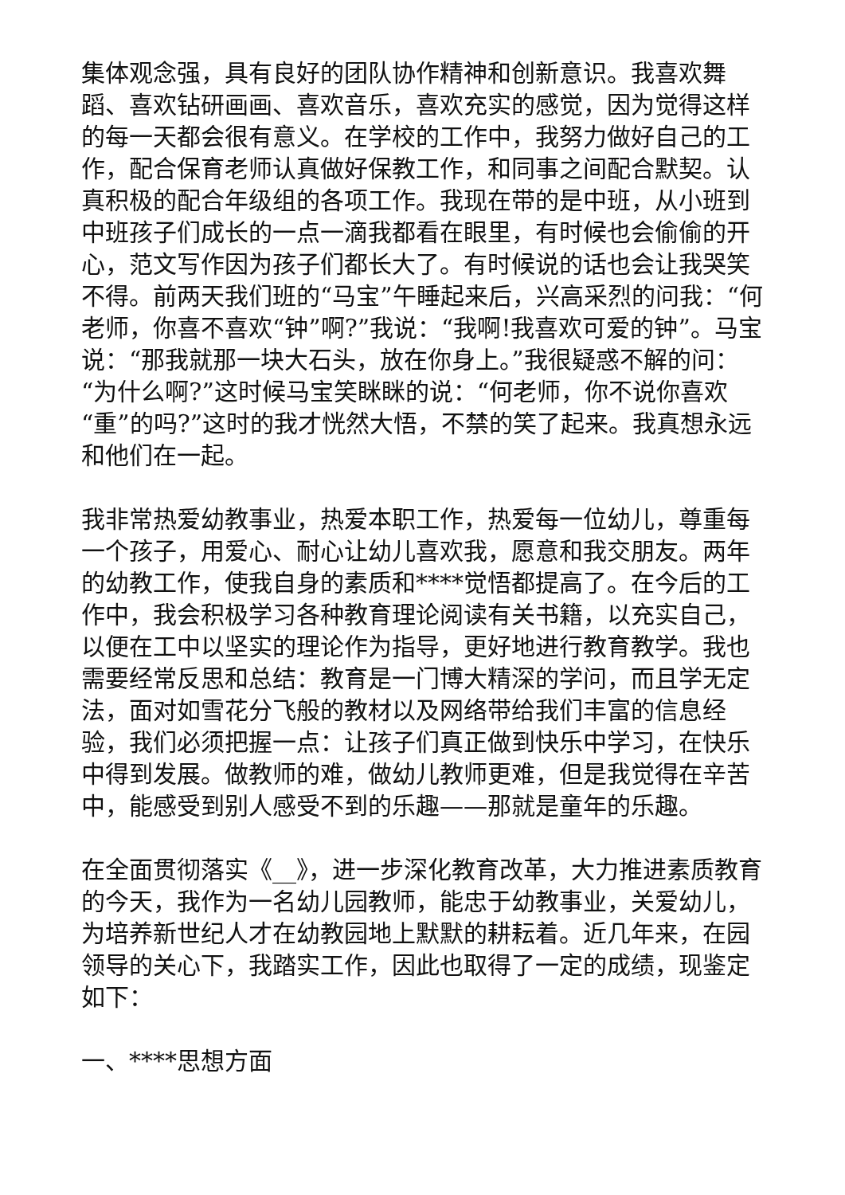集体观念强，具有良好的团队协作精神和创新意识。我喜欢舞蹈、喜欢钻研画画、喜欢音乐，喜欢充实的感觉，因为觉得这样的每一天都会很有意义。在学校的工作中，我努力做好自己的工作，配合保育老师认真做好保教工作，和同事之间配合默契。认真积极的配合年级组的各项工作。我现在带的是中班，从小班到中班孩子们成长的一点一滴我都看在眼里，有时候也会偷偷的开心，范文写作因为孩子们都长大了。有时候说的话也会让我哭笑不得。前两天我们班的“马宝”午睡起来后，兴高采烈的问我：“何老师，你喜不喜欢“钟”啊?”我说：“我啊!我喜欢可爱的钟”。马宝说：“那我就那一块大石头，放在你身上。”我很疑惑不解的问：“为什么啊?”这时候马宝笑眯眯的说：“何老师，你不说你喜欢“重”的吗?”这时的我才恍然大悟，不禁的笑了起来。我真想永远和他们在一起。
我非常热爱幼教事业，热爱本职工作，热爱每一位幼儿，尊重每一个孩子，用爱心、耐心让幼儿喜欢我，愿意和我交朋友。两年的幼教工作，使我自身的素质和****觉悟都提高了。在今后的工作中，我会积极学习各种教育理论阅读有关书籍，以充实自己，以便在工中以坚实的理论作为指导，更好地进行教育教学。我也需要经常反思和总结：教育是一门博大精深的学问，而且学无定法，面对如雪花分飞般的教材以及网络带给我们丰富的信息经验，我们必须把握一点：让孩子们真正做到快乐中学习，在快乐中得到发展。做教师的难，做幼儿教师更难，但是我觉得在辛苦中，能感受到别人感受不到的乐趣——那就是童年的乐趣。
在全面贯彻落实《__》，进一步深化教育改革，大力推进素质教育的今天，我作为一名幼儿园教师，能忠于幼教事业，关爱幼儿，为培养新世纪人才在幼教园地上默默的耕耘着。近几年来，在园领导的关心下，我踏实工作，因此也取得了一定的成绩，现鉴定如下：
一、****思想方面